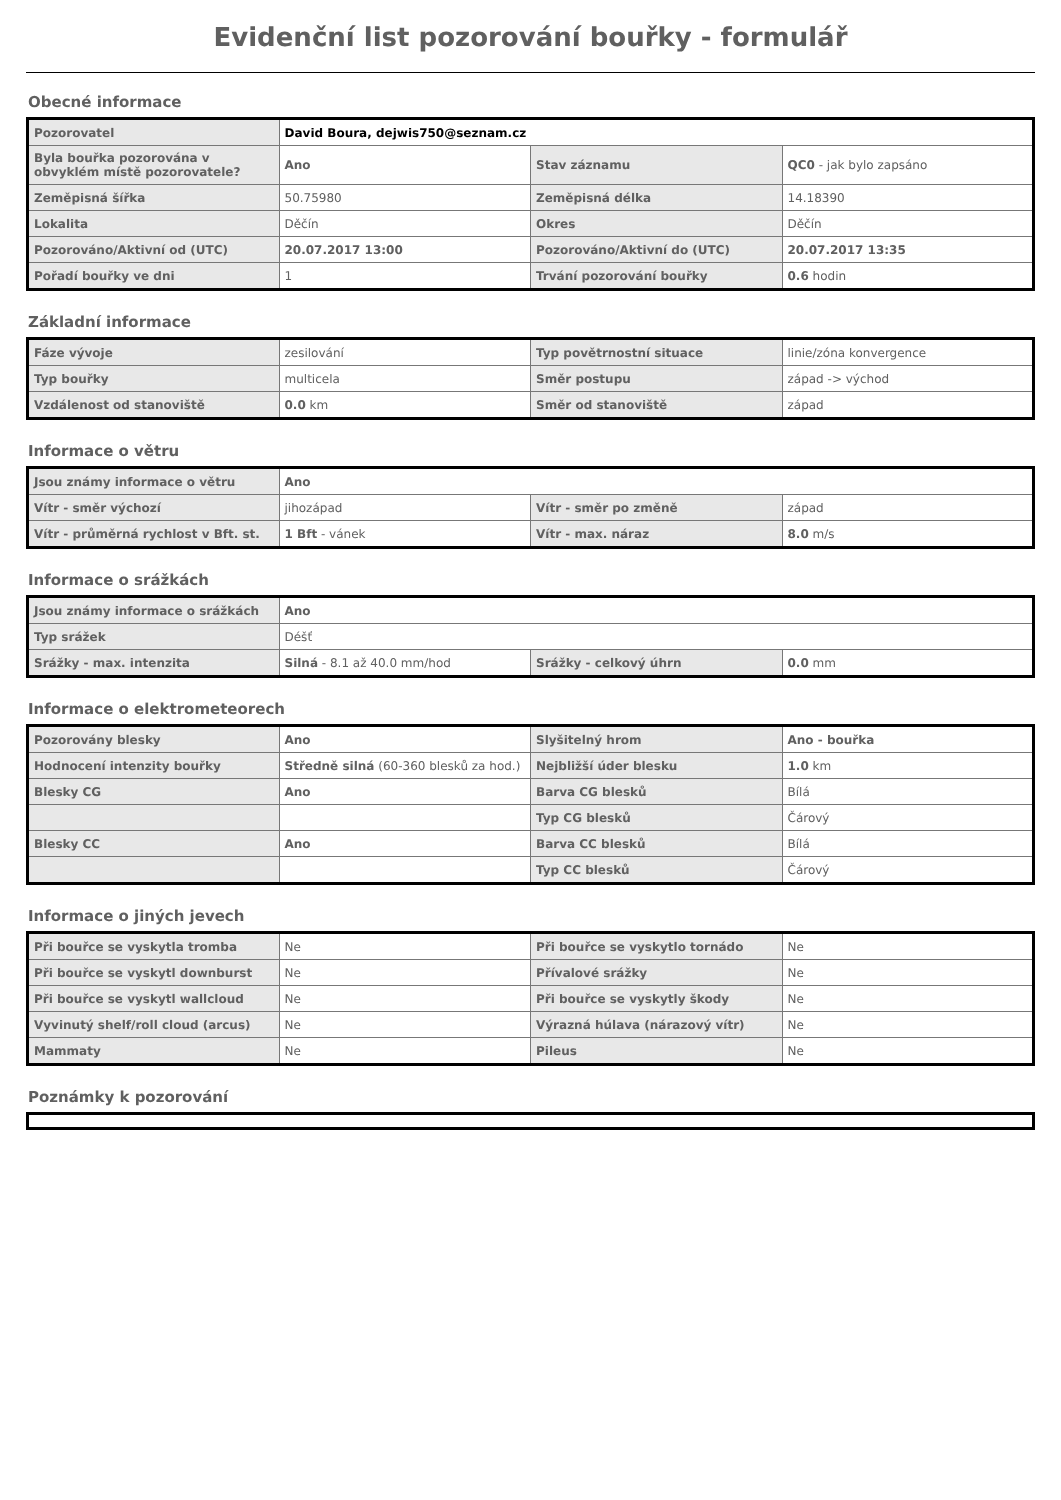Evidenční list pozorování bouřky - formulář
Obecné informace
| Pozorovatel | David Boura, dejwis750@seznam.cz | | |
| Byla bouřka pozorována v obvyklém místě pozorovatele? | Ano | Stav záznamu | QC0 - jak bylo zapsáno |
| Zeměpisná šířka | 50.75980 | Zeměpisná délka | 14.18390 |
| Lokalita | Děčín | Okres | Děčín |
| Pozorováno/Aktivní od (UTC) | 20.07.2017 13:00 | Pozorováno/Aktivní do (UTC) | 20.07.2017 13:35 |
| Pořadí bouřky ve dni | 1 | Trvání pozorování bouřky | 0.6 hodin |
Základní informace
| Fáze vývoje | zesilování | Typ povětrnostní situace | linie/zóna konvergence |
| Typ bouřky | multicela | Směr postupu | západ -> východ |
| Vzdálenost od stanoviště | 0.0 km | Směr od stanoviště | západ |
Informace o větru
| Jsou známy informace o větru | Ano | | |
| Vítr - směr výchozí | jihozápad | Vítr - směr po změně | západ |
| Vítr - průměrná rychlost v Bft. st. | 1 Bft - vánek | Vítr - max. náraz | 8.0 m/s |
Informace o srážkách
| Jsou známy informace o srážkách | Ano | | |
| Typ srážek | Déšť | | |
| Srážky - max. intenzita | Silná - 8.1 až 40.0 mm/hod | Srážky - celkový úhrn | 0.0 mm |
Informace o elektrometeorech
| Pozorovány blesky | Ano | Slyšitelný hrom | Ano - bouřka |
| Hodnocení intenzity bouřky | Středně silná (60-360 blesků za hod.) | Nejbližší úder blesku | 1.0 km |
| Blesky CG | Ano | Barva CG blesků | Bílá |
| | | Typ CG blesků | Čárový |
| Blesky CC | Ano | Barva CC blesků | Bílá |
| | | Typ CC blesků | Čárový |
Informace o jiných jevech
| Při bouřce se vyskytla tromba | Ne | Při bouřce se vyskytlo tornádo | Ne |
| Při bouřce se vyskytl downburst | Ne | Přívalové srážky | Ne |
| Při bouřce se vyskytl wallcloud | Ne | Při bouřce se vyskytly škody | Ne |
| Vyvinutý shelf/roll cloud (arcus) | Ne | Výrazná húlava (nárazový vítr) | Ne |
| Mammaty | Ne | Pileus | Ne |
Poznámky k pozorování